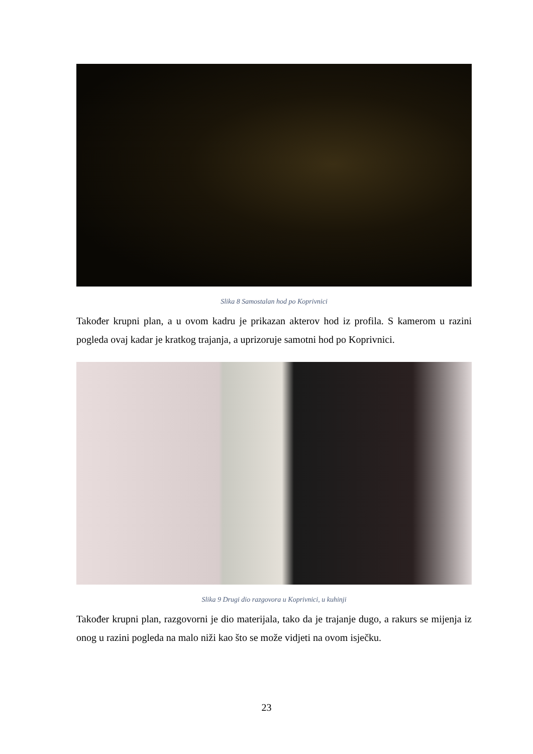Slika 8 Samostalan hod po Koprivnici
Također krupni plan, a u ovom kadru je prikazan akterov hod iz profila. S kamerom u razini pogleda ovaj kadar je kratkog trajanja, a uprizoruje samotni hod po Koprivnici.
Slika 9 Drugi dio razgovora u Koprivnici, u kuhinji
Također krupni plan, razgovorni je dio materijala, tako da je trajanje dugo, a rakurs se mijenja iz onog u razini pogleda na malo niži kao što se može vidjeti na ovom isječku.
23